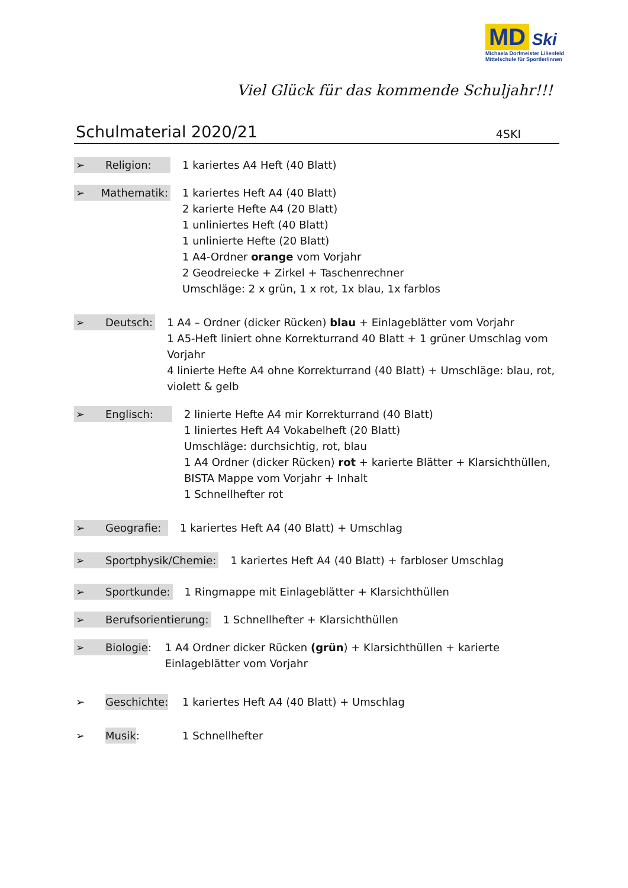MD Ski
Michaela Dorfmeister Lilienfeld Mittelschule für Sportler/innen
Viel Glück für das kommende Schuljahr!!!
Schulmaterial 2020/21 4SKI
➢ Religion: 1 kariertes A4 Heft (40 Blatt)
➢ Mathematik: 1 kariertes Heft A4 (40 Blatt)
2 karierte Hefte A4 (20 Blatt)
1 unliniertes Heft (40 Blatt)
1 unlinierte Hefte (20 Blatt)
1 A4-Ordner orange vom Vorjahr
2 Geodreiecke + Zirkel + Taschenrechner
Umschläge: 2 x grün, 1 x rot, 1x blau, 1x farblos
➢ Deutsch: 1 A4 – Ordner (dicker Rücken) blau + Einlageblätter vom Vorjahr
1 A5-Heft liniert ohne Korrekturrand 40 Blatt + 1 grüner Umschlag vom Vorjahr
4 linierte Hefte A4 ohne Korrekturrand (40 Blatt) + Umschläge: blau, rot, violett & gelb
➢ Englisch: 2 linierte Hefte A4 mir Korrekturrand (40 Blatt)
1 liniertes Heft A4 Vokabelheft (20 Blatt)
Umschläge: durchsichtig, rot, blau
1 A4 Ordner (dicker Rücken) rot + karierte Blätter + Klarsichthüllen,
BISTA Mappe vom Vorjahr + Inhalt
1 Schnellhefter rot
➢ Geografie: 1 kariertes Heft A4 (40 Blatt) + Umschlag
➢ Sportphysik/Chemie: 1 kariertes Heft A4 (40 Blatt) + farbloser Umschlag
➢ Sportkunde: 1 Ringmappe mit Einlageblätter + Klarsichthüllen
➢ Berufsorientierung: 1 Schnellhefter + Klarsichthüllen
➢ Biologie: 1 A4 Ordner dicker Rücken (grün) + Klarsichthüllen + karierte Einlageblätter vom Vorjahr
➢ Geschichte: 1 kariertes Heft A4 (40 Blatt) + Umschlag
➢ Musik: 1 Schnellhefter